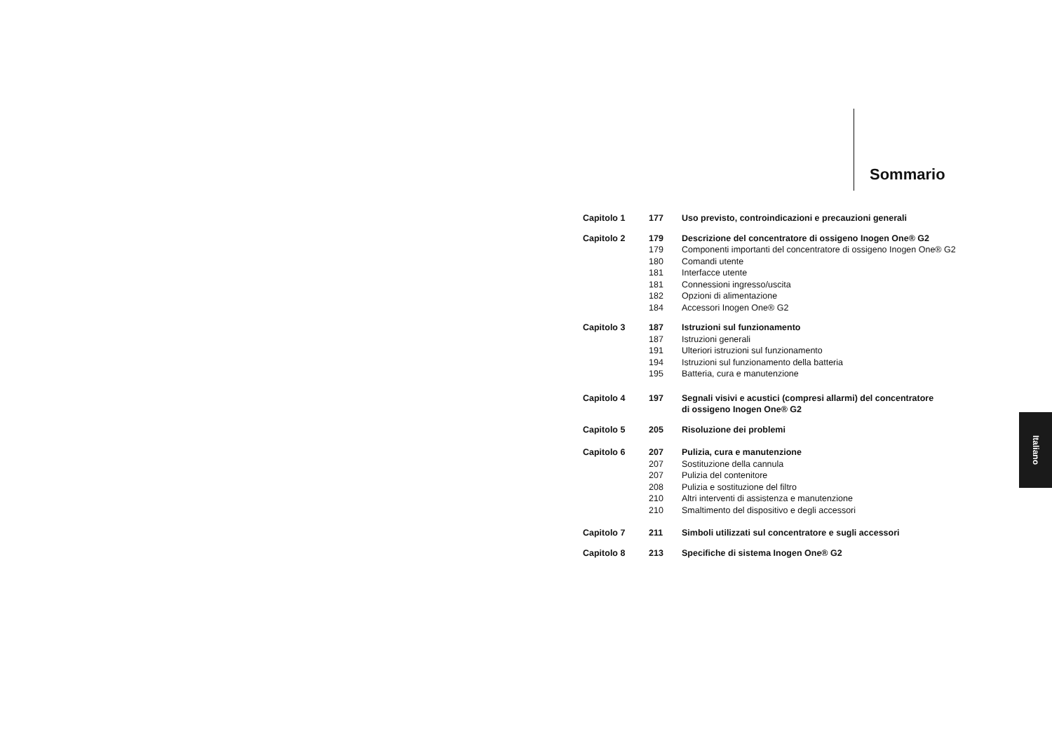Sommario
| Capitolo 1 | 177 | Uso previsto, controindicazioni e precauzioni generali |
| Capitolo 2 | 179 | Descrizione del concentratore di ossigeno Inogen One® G2 |
| | 179 | Componenti importanti del concentratore di ossigeno Inogen One® G2 |
| | 180 | Comandi utente |
| | 181 | Interfacce utente |
| | 181 | Connessioni ingresso/uscita |
| | 182 | Opzioni di alimentazione |
| | 184 | Accessori Inogen One® G2 |
| Capitolo 3 | 187 | Istruzioni sul funzionamento |
| | 187 | Istruzioni generali |
| | 191 | Ulteriori istruzioni sul funzionamento |
| | 194 | Istruzioni sul funzionamento della batteria |
| | 195 | Batteria, cura e manutenzione |
| Capitolo 4 | 197 | Segnali visivi e acustici (compresi allarmi) del concentratore di ossigeno Inogen One® G2 |
| Capitolo 5 | 205 | Risoluzione dei problemi |
| Capitolo 6 | 207 | Pulizia, cura e manutenzione |
| | 207 | Sostituzione della cannula |
| | 207 | Pulizia del contenitore |
| | 208 | Pulizia e sostituzione del filtro |
| | 210 | Altri interventi di assistenza e manutenzione |
| | 210 | Smaltimento del dispositivo e degli accessori |
| Capitolo 7 | 211 | Simboli utilizzati sul concentratore e sugli accessori |
| Capitolo 8 | 213 | Specifiche di sistema Inogen One® G2 |
Italiano